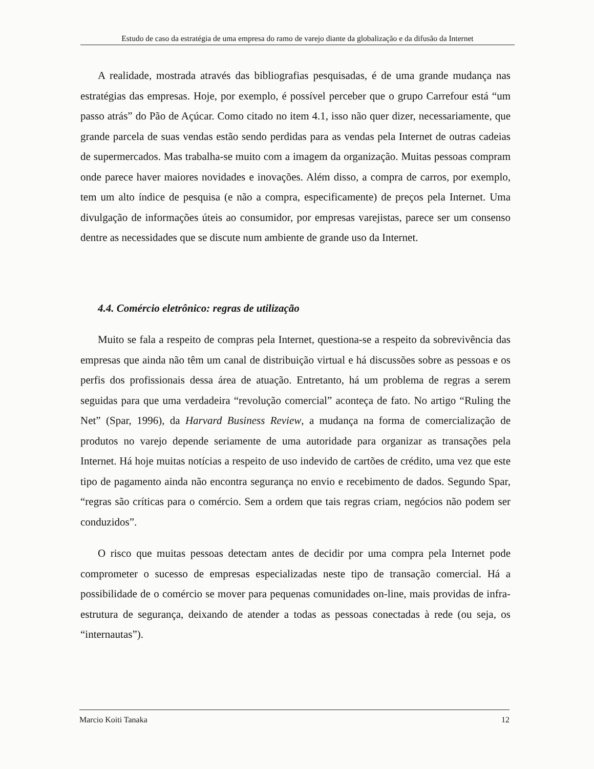Estudo de caso da estratégia de uma empresa do ramo de varejo diante da globalização e da difusão da Internet
A realidade, mostrada através das bibliografias pesquisadas, é de uma grande mudança nas estratégias das empresas. Hoje, por exemplo, é possível perceber que o grupo Carrefour está “um passo atrás” do Pão de Açúcar. Como citado no item 4.1, isso não quer dizer, necessariamente, que grande parcela de suas vendas estão sendo perdidas para as vendas pela Internet de outras cadeias de supermercados. Mas trabalha-se muito com a imagem da organização. Muitas pessoas compram onde parece haver maiores novidades e inovações. Além disso, a compra de carros, por exemplo, tem um alto índice de pesquisa (e não a compra, especificamente) de preços pela Internet. Uma divulgação de informações úteis ao consumidor, por empresas varejistas, parece ser um consenso dentre as necessidades que se discute num ambiente de grande uso da Internet.
4.4. Comércio eletrônico: regras de utilização
Muito se fala a respeito de compras pela Internet, questiona-se a respeito da sobrevivência das empresas que ainda não têm um canal de distribuição virtual e há discussões sobre as pessoas e os perfis dos profissionais dessa área de atuação. Entretanto, há um problema de regras a serem seguidas para que uma verdadeira “revolução comercial” aconteça de fato. No artigo “Ruling the Net” (Spar, 1996), da Harvard Business Review, a mudança na forma de comercialização de produtos no varejo depende seriamente de uma autoridade para organizar as transações pela Internet. Há hoje muitas notícias a respeito de uso indevido de cartões de crédito, uma vez que este tipo de pagamento ainda não encontra segurança no envio e recebimento de dados. Segundo Spar, “regras são críticas para o comércio. Sem a ordem que tais regras criam, negócios não podem ser conduzidos”.
O risco que muitas pessoas detectam antes de decidir por uma compra pela Internet pode comprometer o sucesso de empresas especializadas neste tipo de transação comercial. Há a possibilidade de o comércio se mover para pequenas comunidades on-line, mais providas de infra-estrutura de segurança, deixando de atender a todas as pessoas conectadas à rede (ou seja, os “internautas”).
Marcio Koiti Tanaka 12